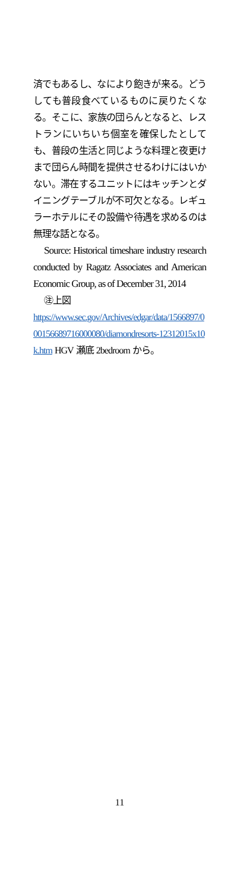済でもあるし、なにより飽きが来る。どうしても普段食べているものに戻りたくなる。そこに、家族の団らんとなると、レストランにいちいち個室を確保したとしても、普段の生活と同じような料理と夜更けまで団らん時間を提供させるわけにはいかない。滞在するユニットにはキッチンとダイニングテーブルが不可欠となる。レギュラーホテルにその設備や待遇を求めるのは無理な話となる。
Source: Historical timeshare industry research conducted by Ragatz Associates and American Economic Group, as of December 31, 2014
㊟上図
https://www.sec.gov/Archives/edgar/data/1566897/000156689716000080/diamondresorts-12312015x10k.htm HGV 瀬底 2bedroom から。
11